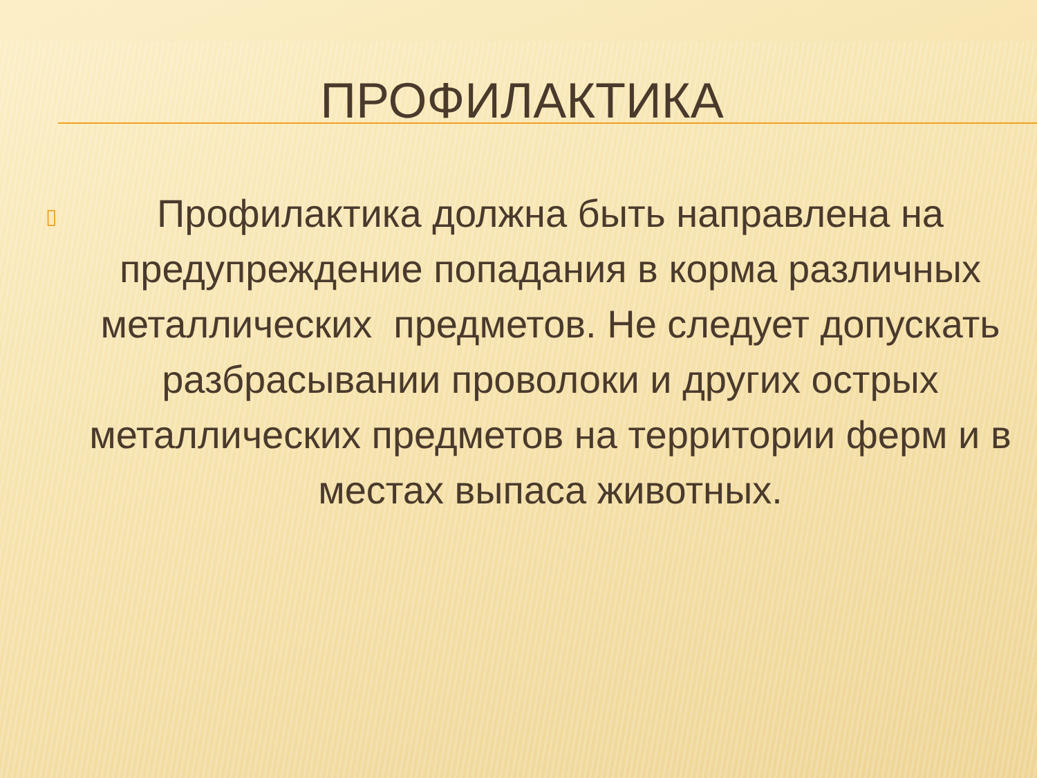ПРОФИЛАКТИКА
▯
Профилактика должна быть направлена на предупреждение попадания в корма различных металлических предметов. Не следует допускать разбрасывании проволоки и других острых металлических предметов на территории ферм и в местах выпаса животных.